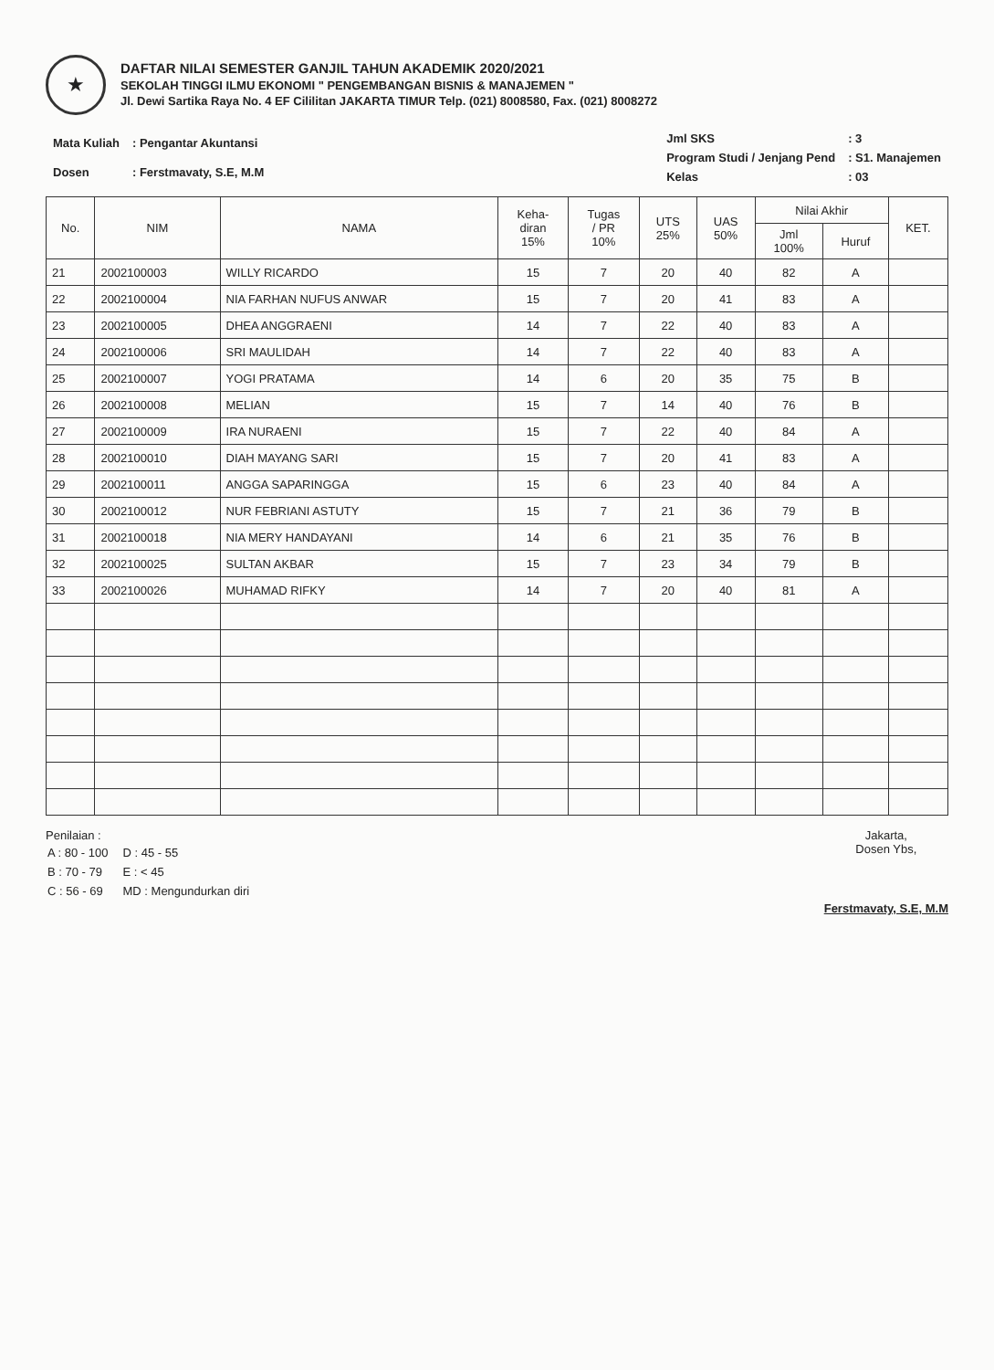★
DAFTAR NILAI SEMESTER GANJIL TAHUN AKADEMIK 2020/2021
SEKOLAH TINGGI ILMU EKONOMI " PENGEMBANGAN BISNIS & MANAJEMEN "
Jl. Dewi Sartika Raya No. 4 EF Cililitan JAKARTA TIMUR Telp. (021) 8008580, Fax. (021) 8008272
| Mata Kuliah | : Pengantar Akuntansi |
| Dosen | : Ferstmavaty, S.E, M.M |
| Jml SKS | : 3 |
| Program Studi / Jenjang Pend | : S1. Manajemen |
| Kelas | : 03 |
| No. | NIM | NAMA | Keha- diran 15% | Tugas / PR 10% | UTS 25% | UAS 50% | Nilai Akhir | | KET. |
| --- | --- | --- | --- | --- | --- | --- | --- | --- | --- |
| | | | | | | | Jml 100% | Huruf | |
| 21 | 2002100003 | WILLY RICARDO | 15 | 7 | 20 | 40 | 82 | A | |
| 22 | 2002100004 | NIA FARHAN NUFUS ANWAR | 15 | 7 | 20 | 41 | 83 | A | |
| 23 | 2002100005 | DHEA ANGGRAENI | 14 | 7 | 22 | 40 | 83 | A | |
| 24 | 2002100006 | SRI MAULIDAH | 14 | 7 | 22 | 40 | 83 | A | |
| 25 | 2002100007 | YOGI PRATAMA | 14 | 6 | 20 | 35 | 75 | B | |
| 26 | 2002100008 | MELIAN | 15 | 7 | 14 | 40 | 76 | B | |
| 27 | 2002100009 | IRA NURAENI | 15 | 7 | 22 | 40 | 84 | A | |
| 28 | 2002100010 | DIAH MAYANG SARI | 15 | 7 | 20 | 41 | 83 | A | |
| 29 | 2002100011 | ANGGA SAPARINGGA | 15 | 6 | 23 | 40 | 84 | A | |
| 30 | 2002100012 | NUR FEBRIANI ASTUTY | 15 | 7 | 21 | 36 | 79 | B | |
| 31 | 2002100018 | NIA MERY HANDAYANI | 14 | 6 | 21 | 35 | 76 | B | |
| 32 | 2002100025 | SULTAN AKBAR | 15 | 7 | 23 | 34 | 79 | B | |
| 33 | 2002100026 | MUHAMAD RIFKY | 14 | 7 | 20 | 40 | 81 | A | |
Penilaian :
| A : 80 - 100 | D : 45 - 55 |
| B : 70 - 79 | E : < 45 |
| C : 56 - 69 | MD : Mengundurkan diri |
Jakarta,
Dosen Ybs,
Ferstmavaty, S.E, M.M